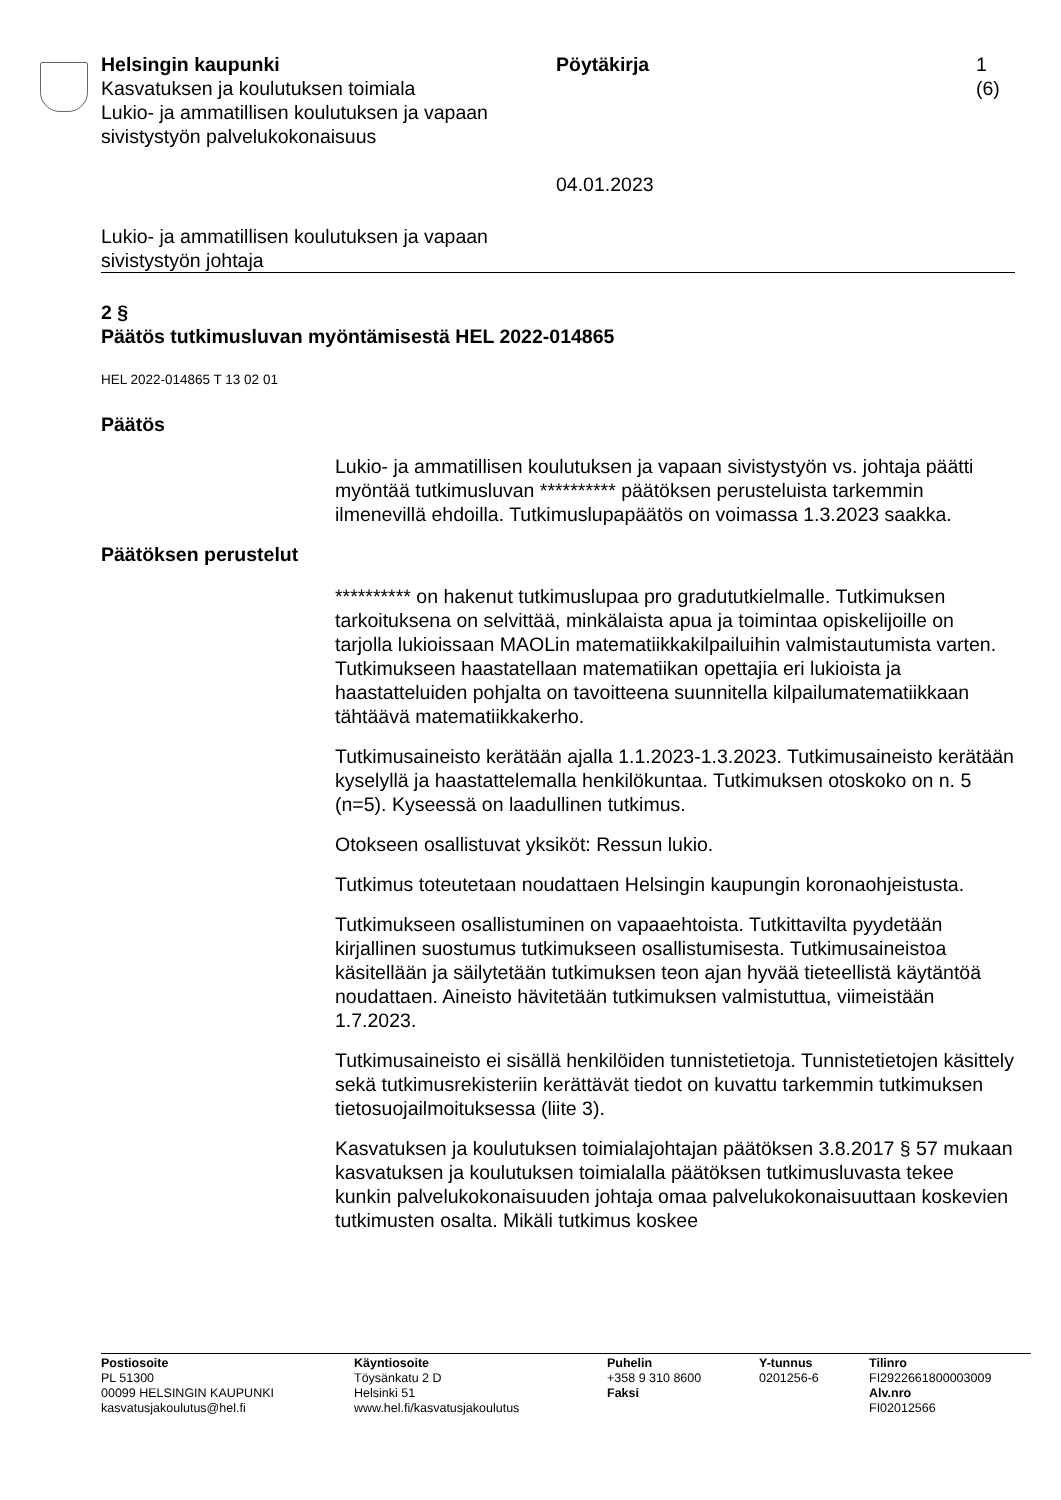Helsingin kaupunki
Kasvatuksen ja koulutuksen toimiala
Lukio- ja ammatillisen koulutuksen ja vapaan sivistystyön palvelukokonaisuus
Pöytäkirja
04.01.2023
1 (6)
Lukio- ja ammatillisen koulutuksen ja vapaan
sivistystyön johtaja
2 §
Päätös tutkimusluvan myöntämisestä HEL 2022-014865
HEL 2022-014865 T 13 02 01
Päätös
Lukio- ja ammatillisen koulutuksen ja vapaan sivistystyön vs. johtaja päätti myöntää tutkimusluvan ********** päätöksen perusteluista tarkemmin ilmenevillä ehdoilla. Tutkimuslupapäätös on voimassa 1.3.2023 saakka.
Päätöksen perustelut
********** on hakenut tutkimuslupaa pro gradututkielmalle. Tutkimuksen tarkoituksena on selvittää, minkälaista apua ja toimintaa opiskelijoille on tarjolla lukioissaan MAOLin matematiikkakilpailuihin valmistautumista varten. Tutkimukseen haastatellaan matematiikan opettajia eri lukioista ja haastatteluiden pohjalta on tavoitteena suunnitella kilpailumatematiikkaan tähtäävä matematiikkakerho.
Tutkimusaineisto kerätään ajalla 1.1.2023-1.3.2023. Tutkimusaineisto kerätään kyselyllä ja haastattelemalla henkilökuntaa. Tutkimuksen otoskoko on n. 5 (n=5). Kyseessä on laadullinen tutkimus.
Otokseen osallistuvat yksiköt: Ressun lukio.
Tutkimus toteutetaan noudattaen Helsingin kaupungin koronaohjeistusta.
Tutkimukseen osallistuminen on vapaaehtoista. Tutkittavilta pyydetään kirjallinen suostumus tutkimukseen osallistumisesta. Tutkimusaineistoa käsitellään ja säilytetään tutkimuksen teon ajan hyvää tieteellistä käytäntöä noudattaen. Aineisto hävitetään tutkimuksen valmistuttua, viimeistään 1.7.2023.
Tutkimusaineisto ei sisällä henkilöiden tunnistetietoja. Tunnistetietojen käsittely sekä tutkimusrekisteriin kerättävät tiedot on kuvattu tarkemmin tutkimuksen tietosuojailmoituksessa (liite 3).
Kasvatuksen ja koulutuksen toimialajohtajan päätöksen 3.8.2017 § 57 mukaan kasvatuksen ja koulutuksen toimialalla päätöksen tutkimusluvasta tekee kunkin palvelukokonaisuuden johtaja omaa palvelukokonaisuuttaan koskevien tutkimusten osalta. Mikäli tutkimus koskee
Postiosoite
PL 51300
00099 HELSINGIN KAUPUNKI
kasvatusjakoulutus@hel.fi
Käyntiosoite
Töysänkatu 2 D
Helsinki 51
www.hel.fi/kasvatusjakoulutus
Puhelin
+358 9 310 8600
Faksi
Y-tunnus
0201256-6
Tilinro
FI2922661800003009
Alv.nro
FI02012566